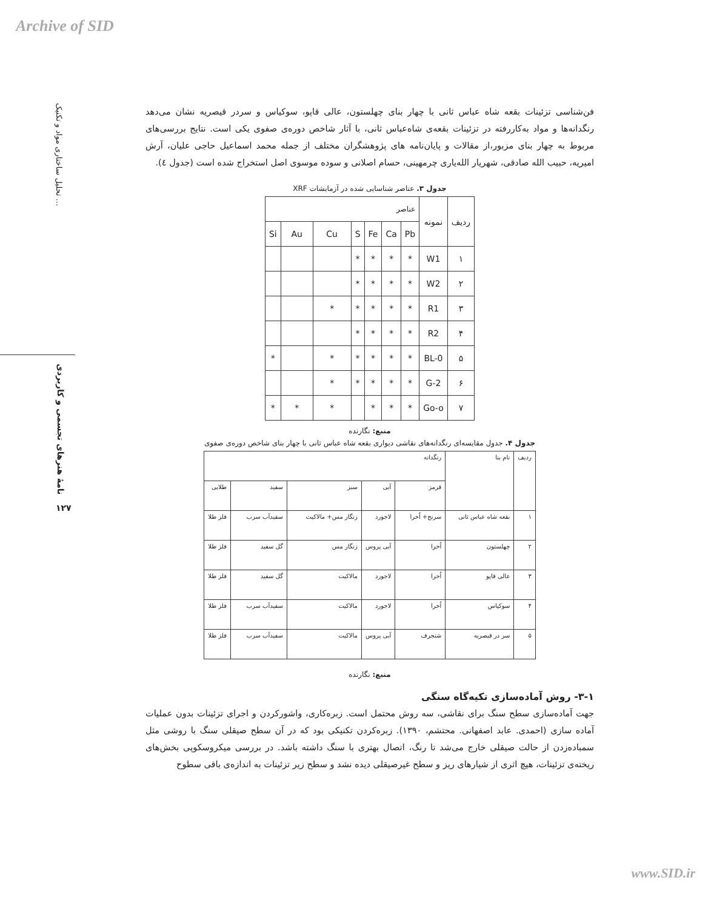Archive of SID
تحلیل ساختاری مواد و تکنیک ...
نامهٔ هنرهای تجسمی و کاربردی
۱۲۷
فن‌شناسی تزئینات بقعه شاه عباس ثانی با چهار بنای چهلستون، عالی قاپو، سوکیاس و سردر قیصریه نشان می‌دهد رنگدانه‌ها و مواد به‌کاررفته در تزئینات بقعه‌ی شاه‌عباس ثانی، با آثار شاخص دوره‌ی صفوی یکی است. نتایج بررسی‌های مربوط به چهار بنای مزبور،از مقالات و پایان‌نامه های پژوهشگران مختلف از جمله محمد اسماعیل حاجی علیان، آرش امیریه، حبیب الله صادقی، شهریار الله‌یاری چرمهینی، حسام اصلانی و سوده موسوی اصل استخراج شده است (جدول ٤).
جدول ۳. عناصر شناسایی شده در آزمایشات XRF
| ردیف | نمونه | عناصر | | | | | | |
| --- | --- | --- | --- | --- | --- | --- | --- | --- |
| | | Pb | Ca | Fe | S | Cu | Au | Si |
| ۱ | W1 | * | * | * | * | | | |
| ۲ | W2 | * | * | * | * | | | |
| ۳ | R1 | * | * | * | * | * | | |
| ۴ | R2 | * | * | * | * | | | |
| ۵ | BL-0 | * | * | * | * | * | | * |
| ۶ | G-2 | * | * | * | * | * | | |
| ۷ | Go-o | * | * | * | | * | * | * |
منبع: نگارنده
جدول ۴. جدول مقایسه‌ای رنگدانه‌های نقاشی دیواری بقعه شاه عباس ثانی با چهار بنای شاخص دوره‌ی صفوی
| ردیف | نام بنا | رنگدانه | | | | |
| --- | --- | --- | --- | --- | --- | --- |
| | | قرمز | آبی | سبز | سفید | طلایی |
| ۱ | بقعه شاه عباس ثانی | سرنج+ اُخرا | لاجورد | زنگار مس+ مالاکیت | سفیدآب سرب | فلز طلا |
| ۲ | چهلستون | اُخرا | آبی پروس | زنگار مس | گل سفید | فلز طلا |
| ۳ | عالی قاپو | اُخرا | لاجورد | مالاکیت | گل سفید | فلز طلا |
| ۴ | سوکیاس | اُخرا | لاجورد | مالاکیت | سفیدآب سرب | فلز طلا |
| ۵ | سر در قیصریه | شنجرف | آبی پروس | مالاکیت | سفیدآب سرب | فلز طلا |
منبع: نگارنده
۳-۱- روش آماده‌سازی تکیه‌گاه سنگی
جهت آماده‌سازی سطح سنگ برای نقاشی، سه روش محتمل است. زبره‌کاری، واشورکردن و اجرای تزئینات بدون عملیات آماده سازی (احمدی. عابد اصفهانی. محتشم، ۱۳۹۰). زبره‌کردن تکنیکی بود که در آن سطح صیقلی سنگ با روشی مثل سمباده‌زدن از حالت صیقلی خارج می‌شد تا رنگ، اتصال بهتری با سنگ داشته باشد. در بررسی میکروسکوپی بخش‌های ریخته‌ی تزئینات، هیچ اثری از شیارهای ریز و سطح غیرصیقلی دیده نشد و سطح زیر تزئینات به اندازه‌ی باقی سطوح
www.SID.ir